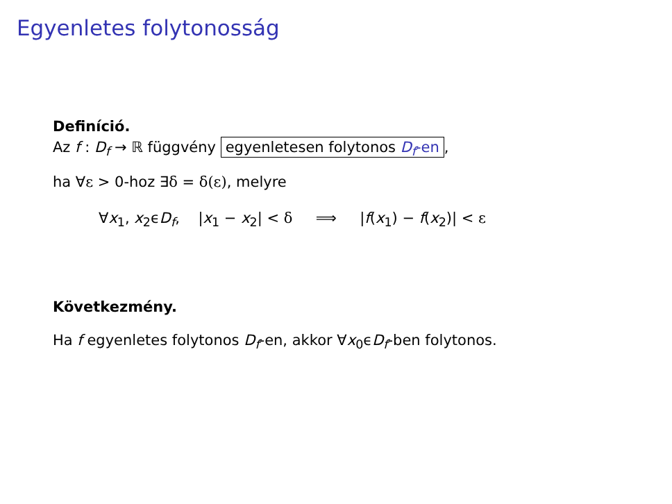Egyenletes folytonosság
Definíció.
Az f : D<sub>f</sub> → ℝ függvény egyenletesen folytonos D<sub>f</sub>-en,
ha ∀ε > 0-hoz ∃δ = δ(ε), melyre
∀x<sub>1</sub>, x<sub>2</sub>ϵD<sub>f</sub>, |x<sub>1</sub> − x<sub>2</sub>| < δ ⟹ |f(x<sub>1</sub>) − f(x<sub>2</sub>)| < ε
Következmény.
Ha f egyenletes folytonos D<sub>f</sub>-en, akkor ∀x<sub>0</sub>ϵD<sub>f</sub>-ben folytonos.